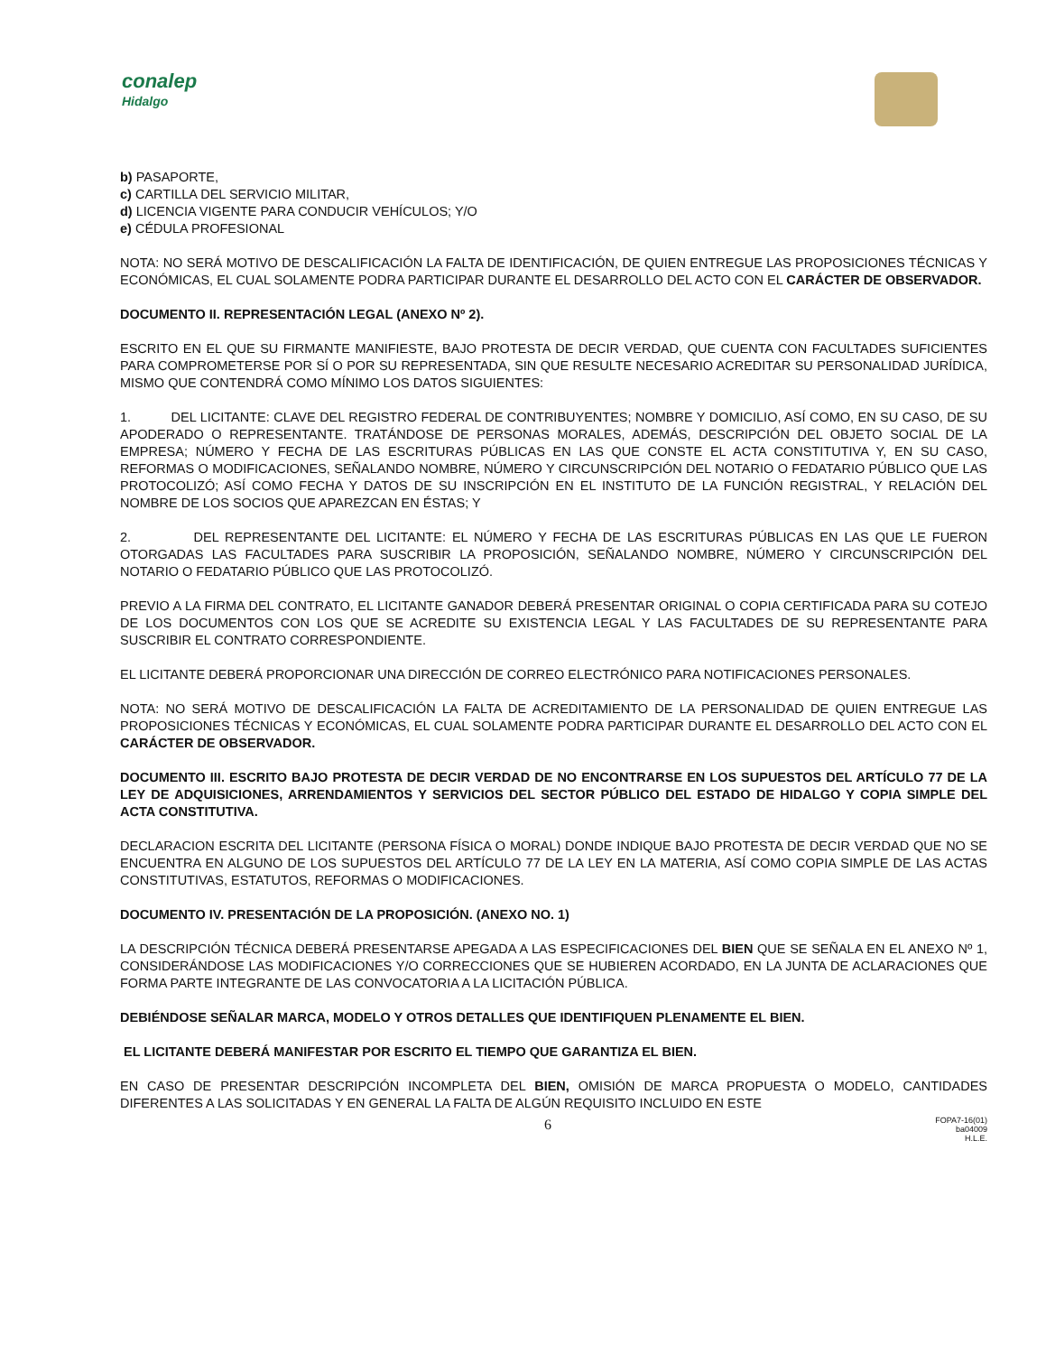conalep
Hidalgo
b) PASAPORTE,
c) CARTILLA DEL SERVICIO MILITAR,
d) LICENCIA VIGENTE PARA CONDUCIR VEHÍCULOS; Y/O
e) CÉDULA PROFESIONAL
NOTA: NO SERÁ MOTIVO DE DESCALIFICACIÓN LA FALTA DE IDENTIFICACIÓN, DE QUIEN ENTREGUE LAS PROPOSICIONES TÉCNICAS Y ECONÓMICAS, EL CUAL SOLAMENTE PODRA PARTICIPAR DURANTE EL DESARROLLO DEL ACTO CON EL CARÁCTER DE OBSERVADOR.
DOCUMENTO II. REPRESENTACIÓN LEGAL (ANEXO Nº 2).
ESCRITO EN EL QUE SU FIRMANTE MANIFIESTE, BAJO PROTESTA DE DECIR VERDAD, QUE CUENTA CON FACULTADES SUFICIENTES PARA COMPROMETERSE POR SÍ O POR SU REPRESENTADA, SIN QUE RESULTE NECESARIO ACREDITAR SU PERSONALIDAD JURÍDICA, MISMO QUE CONTENDRÁ COMO MÍNIMO LOS DATOS SIGUIENTES:
1. DEL LICITANTE: CLAVE DEL REGISTRO FEDERAL DE CONTRIBUYENTES; NOMBRE Y DOMICILIO, ASÍ COMO, EN SU CASO, DE SU APODERADO O REPRESENTANTE. TRATÁNDOSE DE PERSONAS MORALES, ADEMÁS, DESCRIPCIÓN DEL OBJETO SOCIAL DE LA EMPRESA; NÚMERO Y FECHA DE LAS ESCRITURAS PÚBLICAS EN LAS QUE CONSTE EL ACTA CONSTITUTIVA Y, EN SU CASO, REFORMAS O MODIFICACIONES, SEÑALANDO NOMBRE, NÚMERO Y CIRCUNSCRIPCIÓN DEL NOTARIO O FEDATARIO PÚBLICO QUE LAS PROTOCOLIZÓ; ASÍ COMO FECHA Y DATOS DE SU INSCRIPCIÓN EN EL INSTITUTO DE LA FUNCIÓN REGISTRAL, Y RELACIÓN DEL NOMBRE DE LOS SOCIOS QUE APAREZCAN EN ÉSTAS; Y
2. DEL REPRESENTANTE DEL LICITANTE: EL NÚMERO Y FECHA DE LAS ESCRITURAS PÚBLICAS EN LAS QUE LE FUERON OTORGADAS LAS FACULTADES PARA SUSCRIBIR LA PROPOSICIÓN, SEÑALANDO NOMBRE, NÚMERO Y CIRCUNSCRIPCIÓN DEL NOTARIO O FEDATARIO PÚBLICO QUE LAS PROTOCOLIZÓ.
PREVIO A LA FIRMA DEL CONTRATO, EL LICITANTE GANADOR DEBERÁ PRESENTAR ORIGINAL O COPIA CERTIFICADA PARA SU COTEJO DE LOS DOCUMENTOS CON LOS QUE SE ACREDITE SU EXISTENCIA LEGAL Y LAS FACULTADES DE SU REPRESENTANTE PARA SUSCRIBIR EL CONTRATO CORRESPONDIENTE.
EL LICITANTE DEBERÁ PROPORCIONAR UNA DIRECCIÓN DE CORREO ELECTRÓNICO PARA NOTIFICACIONES PERSONALES.
NOTA: NO SERÁ MOTIVO DE DESCALIFICACIÓN LA FALTA DE ACREDITAMIENTO DE LA PERSONALIDAD DE QUIEN ENTREGUE LAS PROPOSICIONES TÉCNICAS Y ECONÓMICAS, EL CUAL SOLAMENTE PODRA PARTICIPAR DURANTE EL DESARROLLO DEL ACTO CON EL CARÁCTER DE OBSERVADOR.
DOCUMENTO III. ESCRITO BAJO PROTESTA DE DECIR VERDAD DE NO ENCONTRARSE EN LOS SUPUESTOS DEL ARTÍCULO 77 DE LA LEY DE ADQUISICIONES, ARRENDAMIENTOS Y SERVICIOS DEL SECTOR PÚBLICO DEL ESTADO DE HIDALGO Y COPIA SIMPLE DEL ACTA CONSTITUTIVA.
DECLARACION ESCRITA DEL LICITANTE (PERSONA FÍSICA O MORAL) DONDE INDIQUE BAJO PROTESTA DE DECIR VERDAD QUE NO SE ENCUENTRA EN ALGUNO DE LOS SUPUESTOS DEL ARTÍCULO 77 DE LA LEY EN LA MATERIA, ASÍ COMO COPIA SIMPLE DE LAS ACTAS CONSTITUTIVAS, ESTATUTOS, REFORMAS O MODIFICACIONES.
DOCUMENTO IV. PRESENTACIÓN DE LA PROPOSICIÓN. (ANEXO NO. 1)
LA DESCRIPCIÓN TÉCNICA DEBERÁ PRESENTARSE APEGADA A LAS ESPECIFICACIONES DEL BIEN QUE SE SEÑALA EN EL ANEXO Nº 1, CONSIDERÁNDOSE LAS MODIFICACIONES Y/O CORRECCIONES QUE SE HUBIEREN ACORDADO, EN LA JUNTA DE ACLARACIONES QUE FORMA PARTE INTEGRANTE DE LAS CONVOCATORIA A LA LICITACIÓN PÚBLICA.
DEBIÉNDOSE SEÑALAR MARCA, MODELO Y OTROS DETALLES QUE IDENTIFIQUEN PLENAMENTE EL BIEN.
EL LICITANTE DEBERÁ MANIFESTAR POR ESCRITO EL TIEMPO QUE GARANTIZA EL BIEN.
EN CASO DE PRESENTAR DESCRIPCIÓN INCOMPLETA DEL BIEN, OMISIÓN DE MARCA PROPUESTA O MODELO, CANTIDADES DIFERENTES A LAS SOLICITADAS Y EN GENERAL LA FALTA DE ALGÚN REQUISITO INCLUIDO EN ESTE
6
FOPA7-16(01)
ba04009
H.L.E.